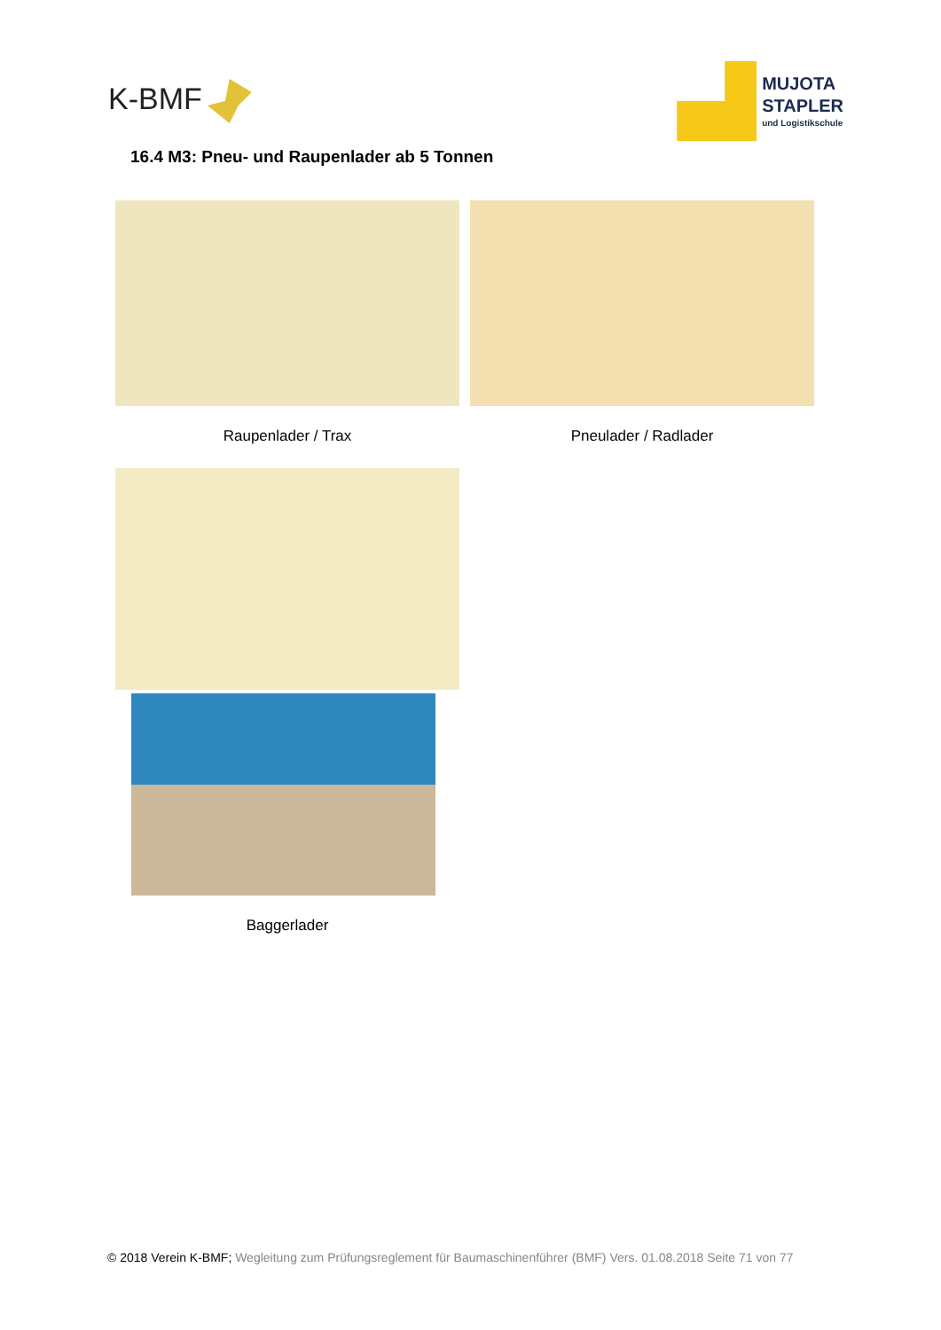K-BMF
MUJOTA
STAPLER
und Logistikschule
16.4 M3: Pneu- und Raupenlader ab 5 Tonnen
Raupenlader / Trax Pneulader / Radlader
Baggerlader
© 2018 Verein K-BMF; Wegleitung zum Prüfungsreglement für Baumaschinenführer (BMF) Vers. 01.08.2018 Seite 71 von 77